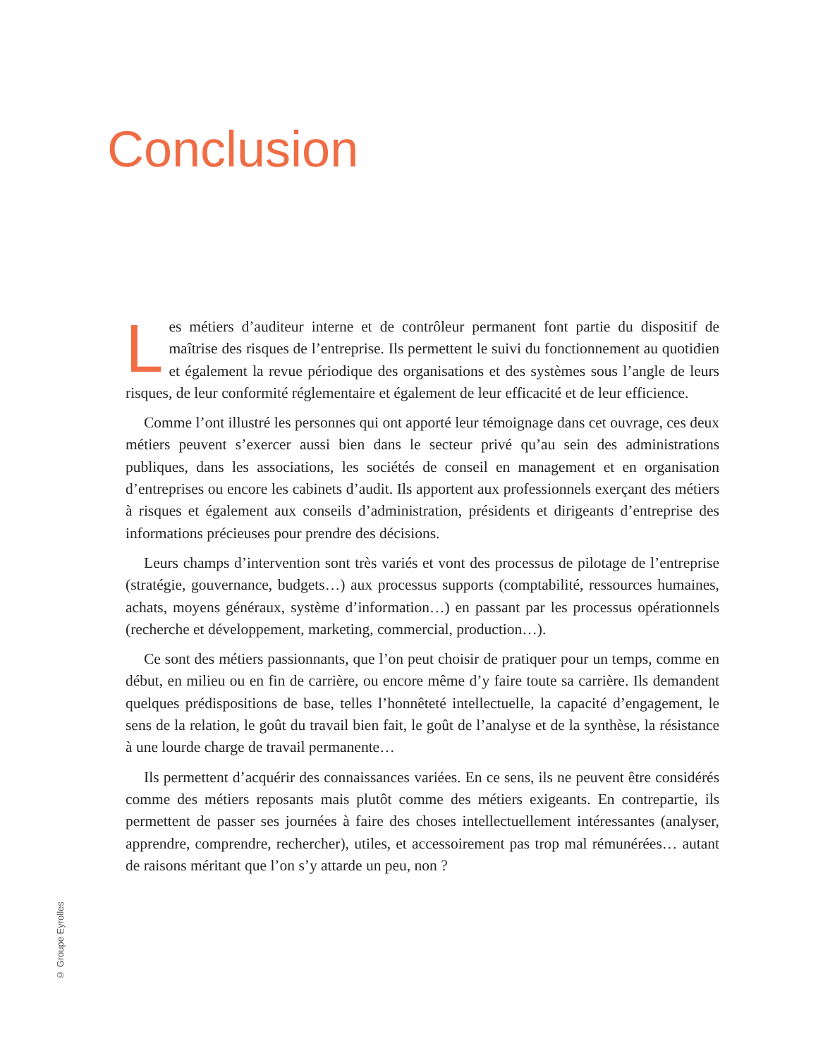Conclusion
Les métiers d’auditeur interne et de contrôleur permanent font partie du dispositif de maîtrise des risques de l’entreprise. Ils permettent le suivi du fonctionnement au quotidien et également la revue périodique des organisations et des systèmes sous l’angle de leurs risques, de leur conformité réglementaire et également de leur efficacité et de leur efficience.
Comme l’ont illustré les personnes qui ont apporté leur témoignage dans cet ouvrage, ces deux métiers peuvent s’exercer aussi bien dans le secteur privé qu’au sein des administrations publiques, dans les associations, les sociétés de conseil en management et en organisation d’entreprises ou encore les cabinets d’audit. Ils apportent aux professionnels exerçant des métiers à risques et également aux conseils d’administration, présidents et dirigeants d’entreprise des informations précieuses pour prendre des décisions.
Leurs champs d’intervention sont très variés et vont des processus de pilotage de l’entreprise (stratégie, gouvernance, budgets…) aux processus supports (comptabilité, ressources humaines, achats, moyens généraux, système d’information…) en passant par les processus opérationnels (recherche et développement, marketing, commercial, production…).
Ce sont des métiers passionnants, que l’on peut choisir de pratiquer pour un temps, comme en début, en milieu ou en fin de carrière, ou encore même d’y faire toute sa carrière. Ils demandent quelques prédispositions de base, telles l’honnêteté intellectuelle, la capacité d’engagement, le sens de la relation, le goût du travail bien fait, le goût de l’analyse et de la synthèse, la résistance à une lourde charge de travail permanente…
Ils permettent d’acquérir des connaissances variées. En ce sens, ils ne peuvent être considérés comme des métiers reposants mais plutôt comme des métiers exigeants. En contrepartie, ils permettent de passer ses journées à faire des choses intellectuellement intéressantes (analyser, apprendre, comprendre, rechercher), utiles, et accessoirement pas trop mal rémunérées… autant de raisons méritant que l’on s’y attarde un peu, non ?
© Groupe Eyrolles